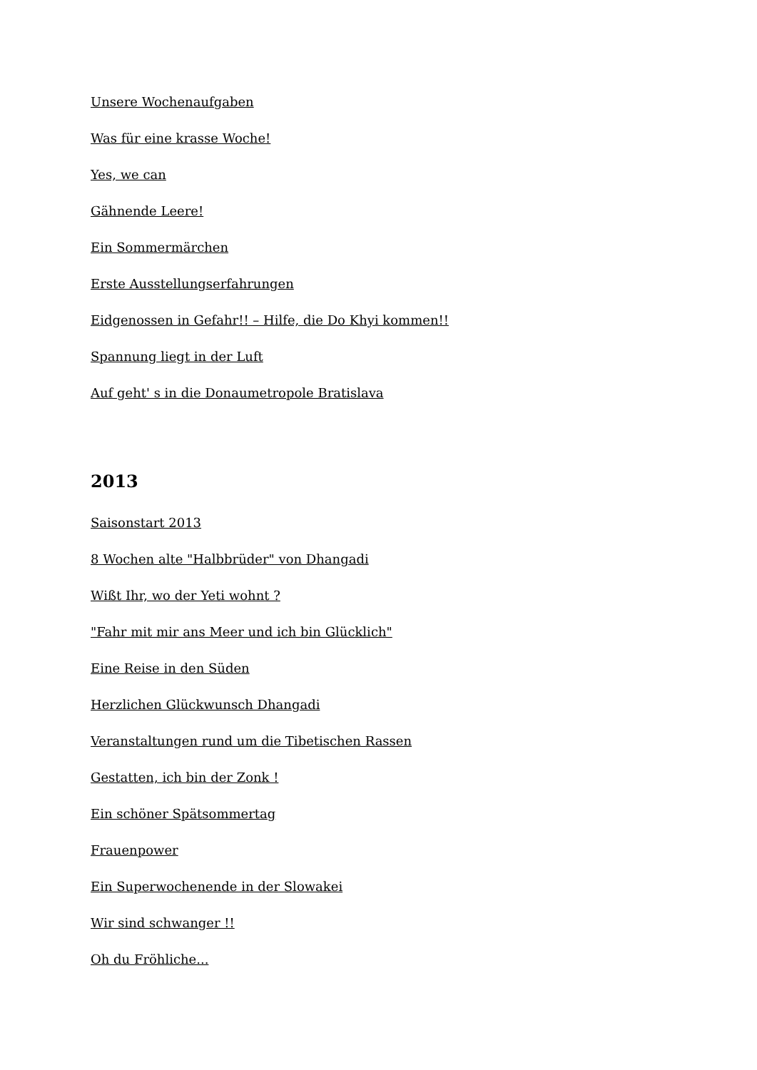Unsere Wochenaufgaben
Was für eine krasse Woche!
Yes, we can
Gähnende Leere!
Ein Sommermärchen
Erste Ausstellungserfahrungen
Eidgenossen in Gefahr!! – Hilfe, die Do Khyi kommen!!
Spannung liegt in der Luft
Auf geht' s in die Donaumetropole Bratislava
2013
Saisonstart 2013
8 Wochen alte "Halbbrüder" von Dhangadi
Wißt Ihr, wo der Yeti wohnt ?
"Fahr mit mir ans Meer und ich bin Glücklich"
Eine Reise in den Süden
Herzlichen Glückwunsch Dhangadi
Veranstaltungen rund um die Tibetischen Rassen
Gestatten, ich bin der Zonk !
Ein schöner Spätsommertag
Frauenpower
Ein Superwochenende in der Slowakei
Wir sind schwanger !!
Oh du Fröhliche...